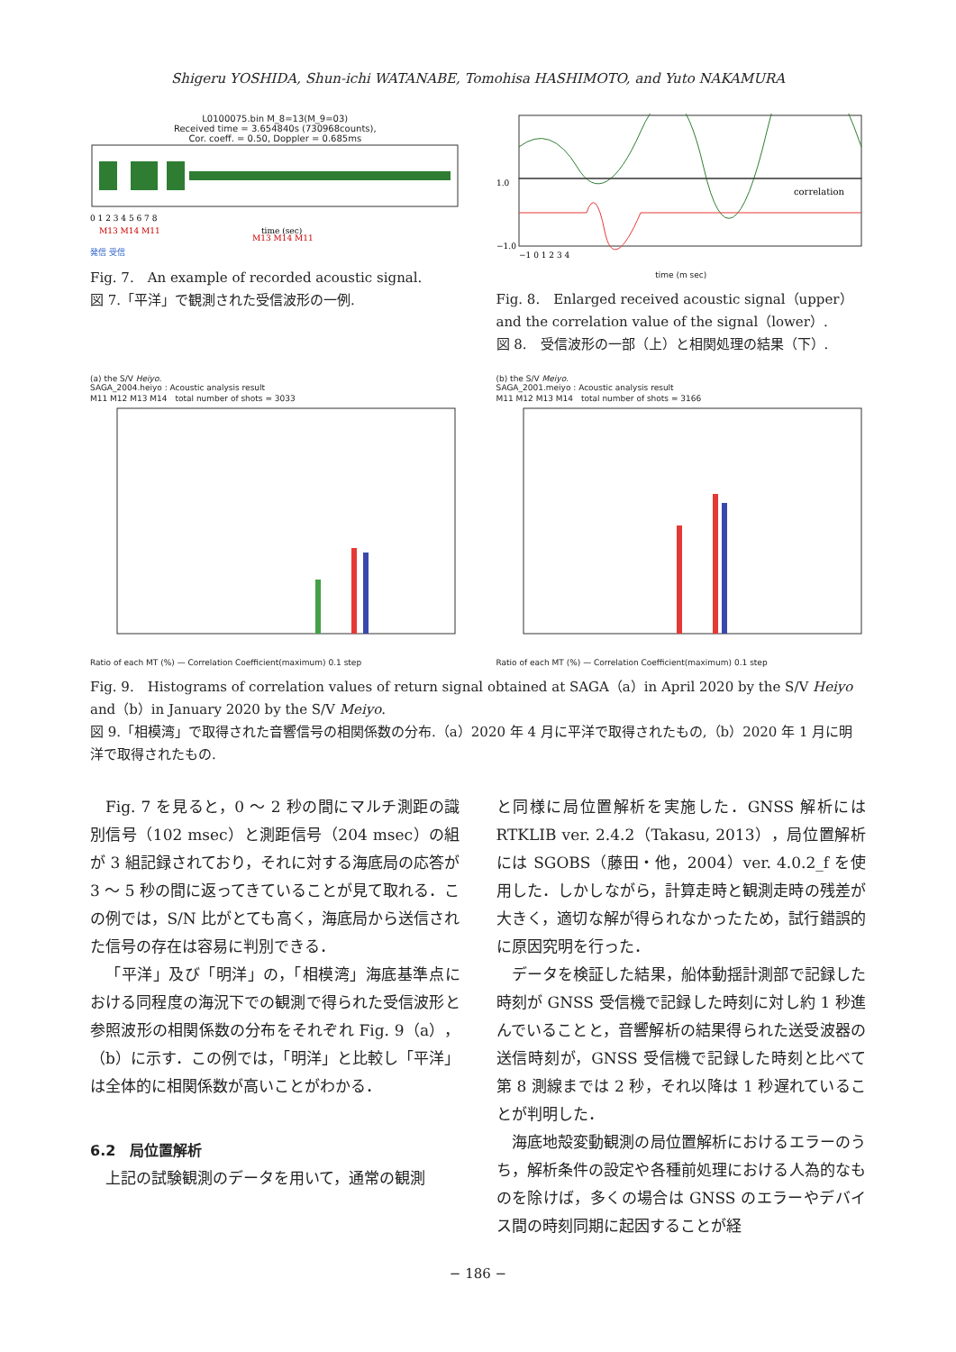Shigeru YOSHIDA, Shun-ichi WATANABE, Tomohisa HASHIMOTO, and Yuto NAKAMURA
L0100075.bin M_8=13(M_9=03)
Received time = 3.654840s (730968counts),
Cor. coeff. = 0.50, Doppler = 0.685ms
0 1 2 3 4 5 6 7 8
time (sec)
M13 M14 M11
M13 M14 M11
発信 受信
Fig. 7.　An example of recorded acoustic signal.
図 7.「平洋」で観測された受信波形の一例.
1.0
−1.0
correlation
−1 0 1 2 3 4
time (m sec)
Fig. 8.　Enlarged received acoustic signal（upper）and the correlation value of the signal（lower）.
図 8.　受信波形の一部（上）と相関処理の結果（下）.
(a) the S/V Heiyo.
SAGA_2004.heiyo : Acoustic analysis result
M11 M12 M13 M14　total number of shots = 3033
Ratio of each MT (%) — Correlation Coefficient(maximum) 0.1 step
(b) the S/V Meiyo.
SAGA_2001.meiyo : Acoustic analysis result
M11 M12 M13 M14　total number of shots = 3166
Ratio of each MT (%) — Correlation Coefficient(maximum) 0.1 step
Fig. 9.　Histograms of correlation values of return signal obtained at SAGA（a）in April 2020 by the S/V Heiyo and（b）in January 2020 by the S/V Meiyo.
図 9.「相模湾」で取得された音響信号の相関係数の分布.（a）2020 年 4 月に平洋で取得されたもの,（b）2020 年 1 月に明洋で取得されたもの.
Fig. 7 を見ると，0 ～ 2 秒の間にマルチ測距の識別信号（102 msec）と測距信号（204 msec）の組が 3 組記録されており，それに対する海底局の応答が 3 ～ 5 秒の間に返ってきていることが見て取れる．この例では，S/N 比がとても高く，海底局から送信された信号の存在は容易に判別できる．
「平洋」及び「明洋」の，「相模湾」海底基準点における同程度の海況下での観測で得られた受信波形と参照波形の相関係数の分布をそれぞれ Fig. 9（a），（b）に示す．この例では，「明洋」と比較し「平洋」は全体的に相関係数が高いことがわかる．
6.2　局位置解析
上記の試験観測のデータを用いて，通常の観測
と同様に局位置解析を実施した．GNSS 解析には RTKLIB ver. 2.4.2（Takasu, 2013），局位置解析には SGOBS（藤田・他，2004）ver. 4.0.2_f を使用した．しかしながら，計算走時と観測走時の残差が大きく，適切な解が得られなかったため，試行錯誤的に原因究明を行った．
データを検証した結果，船体動揺計測部で記録した時刻が GNSS 受信機で記録した時刻に対し約 1 秒進んでいることと，音響解析の結果得られた送受波器の送信時刻が，GNSS 受信機で記録した時刻と比べて第 8 測線までは 2 秒，それ以降は 1 秒遅れていることが判明した．
海底地殻変動観測の局位置解析におけるエラーのうち，解析条件の設定や各種前処理における人為的なものを除けば，多くの場合は GNSS のエラーやデバイス間の時刻同期に起因することが経
− 186 −